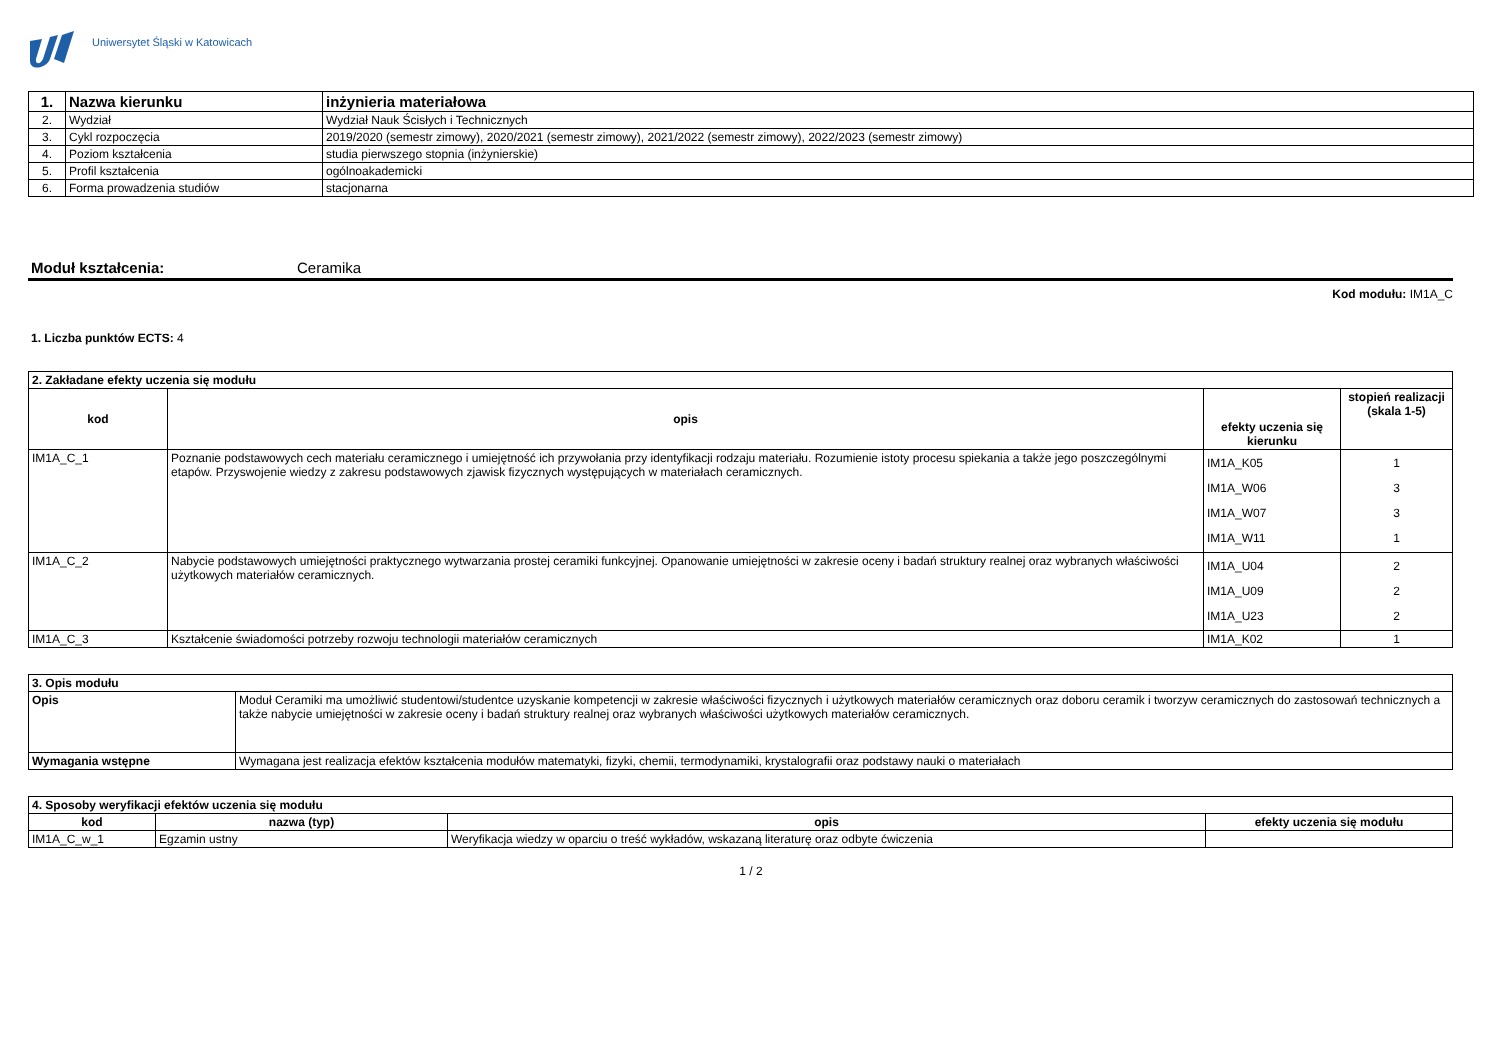Uniwersytet Śląski w Katowicach
| 1. | Nazwa kierunku | inżynieria materiałowa |
| 2. | Wydział | Wydział Nauk Ścisłych i Technicznych |
| 3. | Cykl rozpoczęcia | 2019/2020 (semestr zimowy), 2020/2021 (semestr zimowy), 2021/2022 (semestr zimowy), 2022/2023 (semestr zimowy) |
| 4. | Poziom kształcenia | studia pierwszego stopnia (inżynierskie) |
| 5. | Profil kształcenia | ogólnoakademicki |
| 6. | Forma prowadzenia studiów | stacjonarna |
Moduł kształcenia: Ceramika
Kod modułu: IM1A_C
1. Liczba punktów ECTS: 4
| 2. Zakładane efekty uczenia się modułu | | | |
| --- | --- | --- | --- |
| kod | opis | efekty uczenia się kierunku | stopień realizacji (skala 1-5) |
| IM1A_C_1 | Poznanie podstawowych cech materiału ceramicznego i umiejętność ich przywołania przy identyfikacji rodzaju materiału. Rozumienie istoty procesu spiekania a także jego poszczególnymi etapów. Przyswojenie wiedzy z zakresu podstawowych zjawisk fizycznych występujących w materiałach ceramicznych. | IM1A_K05 IM1A_W06 IM1A_W07 IM1A_W11 | 1 3 3 1 |
| IM1A_C_2 | Nabycie podstawowych umiejętności praktycznego wytwarzania prostej ceramiki funkcyjnej. Opanowanie umiejętności w zakresie oceny i badań struktury realnej oraz wybranych właściwości użytkowych materiałów ceramicznych. | IM1A_U04 IM1A_U09 IM1A_U23 | 2 2 2 |
| IM1A_C_3 | Kształcenie świadomości potrzeby rozwoju technologii materiałów ceramicznych | IM1A_K02 | 1 |
| 3. Opis modułu | |
| --- | --- |
| Opis | Moduł Ceramiki ma umożliwić studentowi/studentce uzyskanie kompetencji w zakresie właściwości fizycznych i użytkowych materiałów ceramicznych oraz doboru ceramik i tworzyw ceramicznych do zastosowań technicznych a także nabycie umiejętności w zakresie oceny i badań struktury realnej oraz wybranych właściwości użytkowych materiałów ceramicznych. |
| Wymagania wstępne | Wymagana jest realizacja efektów kształcenia modułów matematyki, fizyki, chemii, termodynamiki, krystalografii oraz podstawy nauki o materiałach |
| 4. Sposoby weryfikacji efektów uczenia się modułu | | | |
| --- | --- | --- | --- |
| kod | nazwa (typ) | opis | efekty uczenia się modułu |
| IM1A_C_w_1 | Egzamin ustny | Weryfikacja wiedzy w oparciu o treść wykładów, wskazaną literaturę oraz odbyte ćwiczenia | |
1 / 2